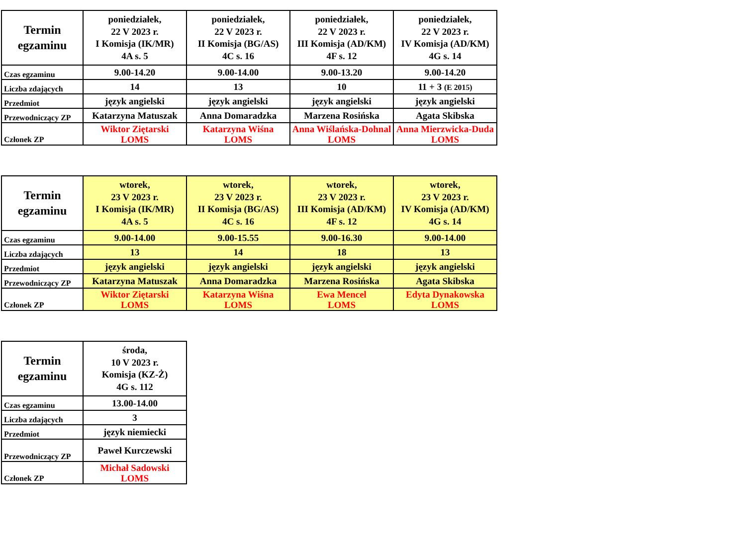| Termin egzaminu | poniedziałek, 22 V 2023 r. I Komisja (IK/MR) 4A s. 5 | poniedziałek, 22 V 2023 r. II Komisja (BG/AS) 4C s. 16 | poniedziałek, 22 V 2023 r. III Komisja (AD/KM) 4F s. 12 | poniedziałek, 22 V 2023 r. IV Komisja (AD/KM) 4G s. 14 |
| Czas egzaminu | 9.00-14.20 | 9.00-14.00 | 9.00-13.20 | 9.00-14.20 |
| Liczba zdających | 14 | 13 | 10 | 11 + 3 (E 2015) |
| Przedmiot | język angielski | język angielski | język angielski | język angielski |
| Przewodniczący ZP | Katarzyna Matuszak | Anna Domaradzka | Marzena Rosińska | Agata Skibska |
| Członek ZP | Wiktor Ziętarski LOMS | Katarzyna Wiśna LOMS | Anna Wiślańska-Dohnal LOMS | Anna Mierzwicka-Duda LOMS |
| Termin egzaminu | wtorek, 23 V 2023 r. I Komisja (IK/MR) 4A s. 5 | wtorek, 23 V 2023 r. II Komisja (BG/AS) 4C s. 16 | wtorek, 23 V 2023 r. III Komisja (AD/KM) 4F s. 12 | wtorek, 23 V 2023 r. IV Komisja (AD/KM) 4G s. 14 |
| Czas egzaminu | 9.00-14.00 | 9.00-15.55 | 9.00-16.30 | 9.00-14.00 |
| Liczba zdających | 13 | 14 | 18 | 13 |
| Przedmiot | język angielski | język angielski | język angielski | język angielski |
| Przewodniczący ZP | Katarzyna Matuszak | Anna Domaradzka | Marzena Rosińska | Agata Skibska |
| Członek ZP | Wiktor Ziętarski LOMS | Katarzyna Wiśna LOMS | Ewa Mencel LOMS | Edyta Dynakowska LOMS |
| Termin egzaminu | środa, 10 V 2023 r. Komisja (KZ-Ż) 4G s. 112 |
| Czas egzaminu | 13.00-14.00 |
| Liczba zdających | 3 |
| Przedmiot | język niemiecki |
| Przewodniczący ZP | Paweł Kurczewski |
| Członek ZP | Michał Sadowski LOMS |